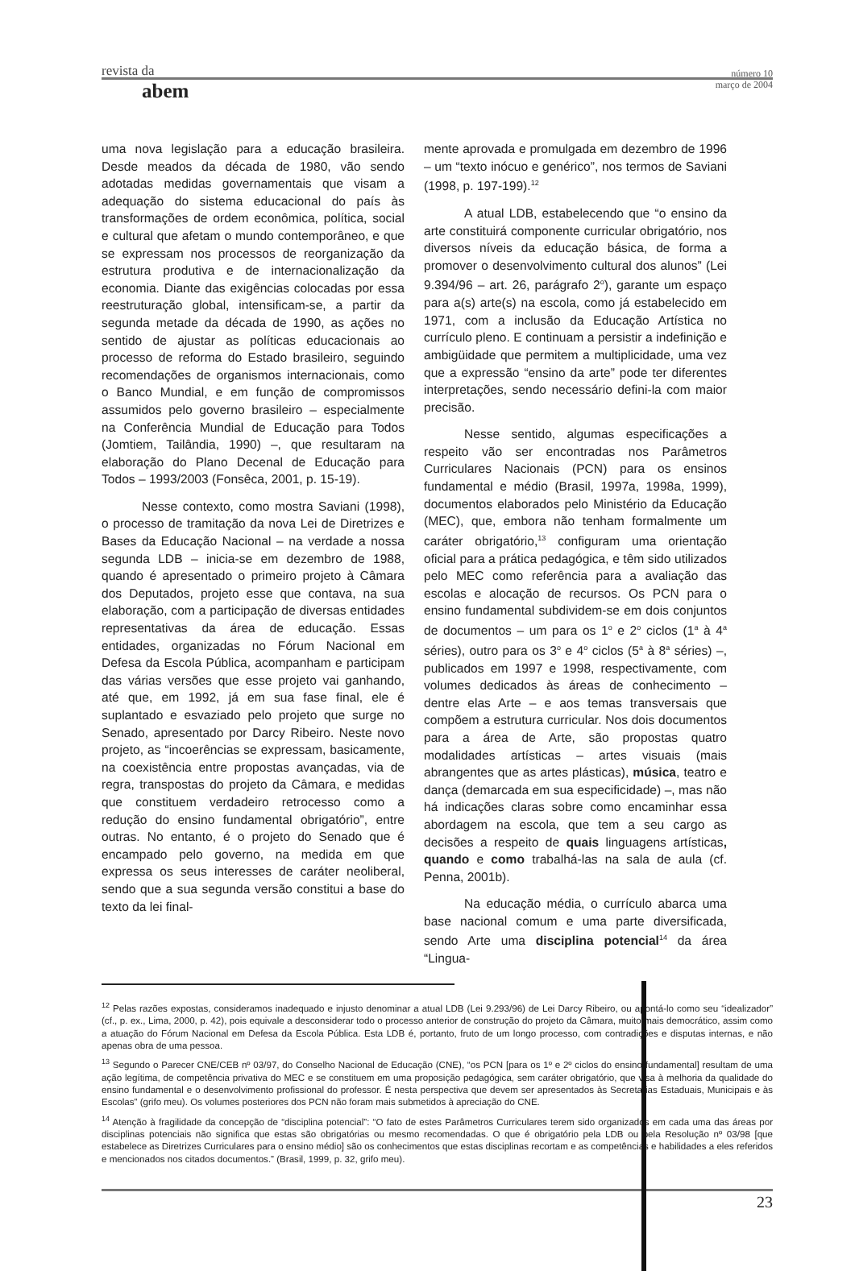revista da
abem
número 10
março de 2004
uma nova legislação para a educação brasileira. Desde meados da década de 1980, vão sendo adotadas medidas governamentais que visam a adequação do sistema educacional do país às transformações de ordem econômica, política, social e cultural que afetam o mundo contemporâneo, e que se expressam nos processos de reorganização da estrutura produtiva e de internacionalização da economia. Diante das exigências colocadas por essa reestruturação global, intensificam-se, a partir da segunda metade da década de 1990, as ações no sentido de ajustar as políticas educacionais ao processo de reforma do Estado brasileiro, seguindo recomendações de organismos internacionais, como o Banco Mundial, e em função de compromissos assumidos pelo governo brasileiro – especialmente na Conferência Mundial de Educação para Todos (Jomtiem, Tailândia, 1990) –, que resultaram na elaboração do Plano Decenal de Educação para Todos – 1993/2003 (Fonsêca, 2001, p. 15-19).
Nesse contexto, como mostra Saviani (1998), o processo de tramitação da nova Lei de Diretrizes e Bases da Educação Nacional – na verdade a nossa segunda LDB – inicia-se em dezembro de 1988, quando é apresentado o primeiro projeto à Câmara dos Deputados, projeto esse que contava, na sua elaboração, com a participação de diversas entidades representativas da área de educação. Essas entidades, organizadas no Fórum Nacional em Defesa da Escola Pública, acompanham e participam das várias versões que esse projeto vai ganhando, até que, em 1992, já em sua fase final, ele é suplantado e esvaziado pelo projeto que surge no Senado, apresentado por Darcy Ribeiro. Neste novo projeto, as “incoerências se expressam, basicamente, na coexistência entre propostas avançadas, via de regra, transpostas do projeto da Câmara, e medidas que constituem verdadeiro retrocesso como a redução do ensino fundamental obrigatório”, entre outras. No entanto, é o projeto do Senado que é encampado pelo governo, na medida em que expressa os seus interesses de caráter neoliberal, sendo que a sua segunda versão constitui a base do texto da lei final-
mente aprovada e promulgada em dezembro de 1996 – um “texto inócuo e genérico”, nos termos de Saviani (1998, p. 197-199).<sup>12</sup>
A atual LDB, estabelecendo que “o ensino da arte constituirá componente curricular obrigatório, nos diversos níveis da educação básica, de forma a promover o desenvolvimento cultural dos alunos” (Lei 9.394/96 – art. 26, parágrafo 2<sup>o</sup>), garante um espaço para a(s) arte(s) na escola, como já estabelecido em 1971, com a inclusão da Educação Artística no currículo pleno. E continuam a persistir a indefinição e ambigüidade que permitem a multiplicidade, uma vez que a expressão “ensino da arte” pode ter diferentes interpretações, sendo necessário defini-la com maior precisão.
Nesse sentido, algumas especificações a respeito vão ser encontradas nos Parâmetros Curriculares Nacionais (PCN) para os ensinos fundamental e médio (Brasil, 1997a, 1998a, 1999), documentos elaborados pelo Ministério da Educação (MEC), que, embora não tenham formalmente um caráter obrigatório,<sup>13</sup> configuram uma orientação oficial para a prática pedagógica, e têm sido utilizados pelo MEC como referência para a avaliação das escolas e alocação de recursos. Os PCN para o ensino fundamental subdividem-se em dois conjuntos de documentos – um para os 1<sup>o</sup> e 2<sup>o</sup> ciclos (1<sup>a</sup> à 4<sup>a</sup> séries), outro para os 3<sup>o</sup> e 4<sup>o</sup> ciclos (5<sup>a</sup> à 8<sup>a</sup> séries) –, publicados em 1997 e 1998, respectivamente, com volumes dedicados às áreas de conhecimento – dentre elas Arte – e aos temas transversais que compõem a estrutura curricular. Nos dois documentos para a área de Arte, são propostas quatro modalidades artísticas – artes visuais (mais abrangentes que as artes plásticas), música, teatro e dança (demarcada em sua especificidade) –, mas não há indicações claras sobre como encaminhar essa abordagem na escola, que tem a seu cargo as decisões a respeito de quais linguagens artísticas, quando e como trabalhá-las na sala de aula (cf. Penna, 2001b).
Na educação média, o currículo abarca uma base nacional comum e uma parte diversificada, sendo Arte uma disciplina potencial<sup>14</sup> da área “Lingua-
<sup>12</sup> Pelas razões expostas, consideramos inadequado e injusto denominar a atual LDB (Lei 9.293/96) de Lei Darcy Ribeiro, ou apontá-lo como seu “idealizador” (cf., p. ex., Lima, 2000, p. 42), pois equivale a desconsiderar todo o processo anterior de construção do projeto da Câmara, muito mais democrático, assim como a atuação do Fórum Nacional em Defesa da Escola Pública. Esta LDB é, portanto, fruto de um longo processo, com contradições e disputas internas, e não apenas obra de uma pessoa.
<sup>13</sup> Segundo o Parecer CNE/CEB nº 03/97, do Conselho Nacional de Educação (CNE), “os PCN [para os 1º e 2º ciclos do ensino fundamental] resultam de uma ação legítima, de competência privativa do MEC e se constituem em uma proposição pedagógica, sem caráter obrigatório, que visa à melhoria da qualidade do ensino fundamental e o desenvolvimento profissional do professor. É nesta perspectiva que devem ser apresentados às Secretarias Estaduais, Municipais e às Escolas” (grifo meu). Os volumes posteriores dos PCN não foram mais submetidos à apreciação do CNE.
<sup>14</sup> Atenção à fragilidade da concepção de “disciplina potencial”: “O fato de estes Parâmetros Curriculares terem sido organizados em cada uma das áreas por disciplinas potenciais não significa que estas são obrigatórias ou mesmo recomendadas. O que é obrigatório pela LDB ou pela Resolução nº 03/98 [que estabelece as Diretrizes Curriculares para o ensino médio] são os conhecimentos que estas disciplinas recortam e as competências e habilidades a eles referidos e mencionados nos citados documentos.” (Brasil, 1999, p. 32, grifo meu).
23